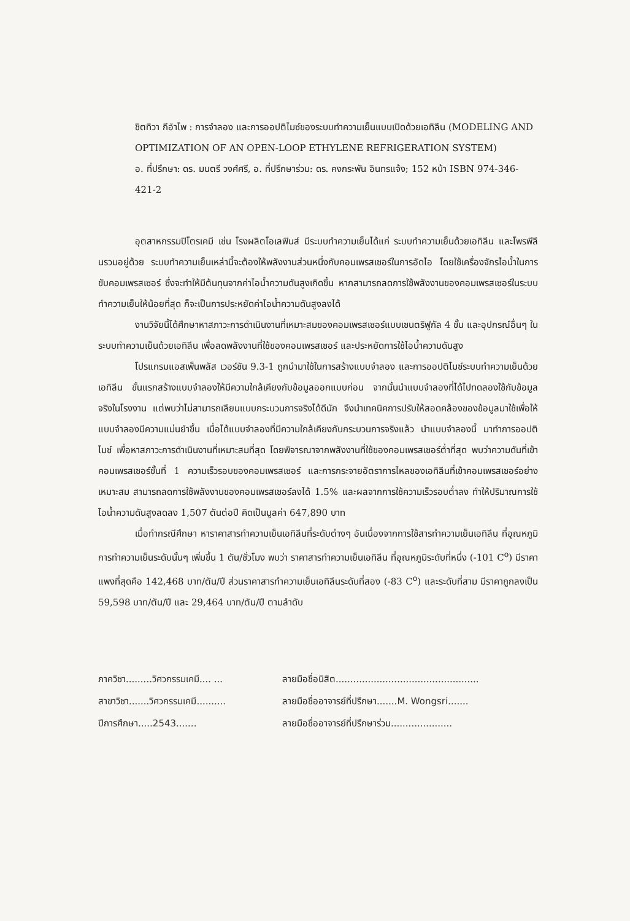ชิตทิวา กีอำไพ : การจำลอง และการออปติไมซ์ของระบบทำความเย็นแบบเปิดด้วยเอทิลีน (MODELING AND OPTIMIZATION OF AN OPEN-LOOP ETHYLENE REFRIGERATION SYSTEM)
อ. ที่ปรึกษา: ดร. มนตรี วงศ์ศรี, อ. ที่ปรึกษาร่วม: ดร. คงกระพัน อินทรแจ้ง; 152 หน้า ISBN 974-346-421-2
อุตสาหกรรมปิโตรเคมี เช่น โรงผลิตโอเลฟินส์ มีระบบทำความเย็นได้แก่ ระบบทำความเย็นด้วยเอทิลีน และโพรพีลีนรวมอยู่ด้วย ระบบทำความเย็นเหล่านี้จะต้องให้พลังงานส่วนหนึ่งกับคอมเพรสเซอร์ในการอัดไอ โดยใช้เครื่องจักรไอน้ำในการขับคอมเพรสเซอร์ ซึ่งจะทำให้มีต้นทุนจากค่าไอน้ำความดันสูงเกิดขึ้น หากสามารถลดการใช้พลังงานของคอมเพรสเซอร์ในระบบทำความเย็นให้น้อยที่สุด ก็จะเป็นการประหยัดค่าไอน้ำความดันสูงลงได้
งานวิจัยนี้ได้ศึกษาหาสภาวะการดำเนินงานที่เหมาะสมของคอมเพรสเซอร์แบบเซนตริฟูกัล 4 ขั้น และอุปกรณ์อื่นๆ ในระบบทำความเย็นด้วยเอทิลีน เพื่อลดพลังงานที่ใช้ของคอมเพรสเซอร์ และประหยัดการใช้ไอน้ำความดันสูง
โปรแกรมแอสเพ็นพลัส เวอร์ชัน 9.3-1 ถูกนำมาใช้ในการสร้างแบบจำลอง และการออปติไมซ์ระบบทำความเย็นด้วยเอทิลีน ขั้นแรกสร้างแบบจำลองให้มีความใกล้เคียงกับข้อมูลออกแบบก่อน จากนั้นนำแบบจำลองที่ได้ไปทดลองใช้กับข้อมูลจริงในโรงงาน แต่พบว่าไม่สามารถเลียนแบบกระบวนการจริงได้ดีนัก จึงนำเทคนิคการปรับให้สอดคล้องของข้อมูลมาใช้เพื่อให้แบบจำลองมีความแม่นยำขึ้น เมื่อได้แบบจำลองที่มีความใกล้เคียงกับกระบวนการจริงแล้ว นำแบบจำลองนี้ มาทำการออปติไมซ์ เพื่อหาสภาวะการดำเนินงานที่เหมาะสมที่สุด โดยพิจารณาจากพลังงานที่ใช้ของคอมเพรสเซอร์ต่ำที่สุด พบว่าความดันที่เข้าคอมเพรสเซอร์ขั้นที่ 1 ความเร็วรอบของคอมเพรสเซอร์ และการกระจายอัตราการไหลของเอทิลีนที่เข้าคอมเพรสเซอร์อย่างเหมาะสม สามารถลดการใช้พลังงานของคอมเพรสเซอร์ลงได้ 1.5% และผลจากการใช้ความเร็วรอบต่ำลง ทำให้ปริมาณการใช้ไอน้ำความดันสูงลดลง 1,507 ตันต่อปี คิดเป็นมูลค่า 647,890 บาท
เมื่อทำกรณีศึกษา หาราคาสารทำความเย็นเอทิลีนที่ระดับต่างๆ อันเนื่องจากการใช้สารทำความเย็นเอทิลีน ที่อุณหภูมิการทำความเย็นระดับนั้นๆ เพิ่มขึ้น 1 ตัน/ชั่วโมง พบว่า ราคาสารทำความเย็นเอทิลีน ที่อุณหภูมิระดับที่หนึ่ง (-101 C<sup>o</sup>) มีราคาแพงที่สุดคือ 142,468 บาท/ตัน/ปี ส่วนราคาสารทำความเย็นเอทิลีนระดับที่สอง (-83 C<sup>o</sup>) และระดับที่สาม มีราคาถูกลงเป็น 59,598 บาท/ตัน/ปี และ 29,464 บาท/ตัน/ปี ตามลำดับ
ภาควิชา.........วิศวกรรมเคมี.... ...
สาขาวิชา.......วิศวกรรมเคมี..........
ปีการศึกษา.....2543.......
ลายมือชื่อนิสิต.................................................
ลายมือชื่ออาจารย์ที่ปรึกษา.......M. Wongsri.......
ลายมือชื่ออาจารย์ที่ปรึกษาร่วม.....................